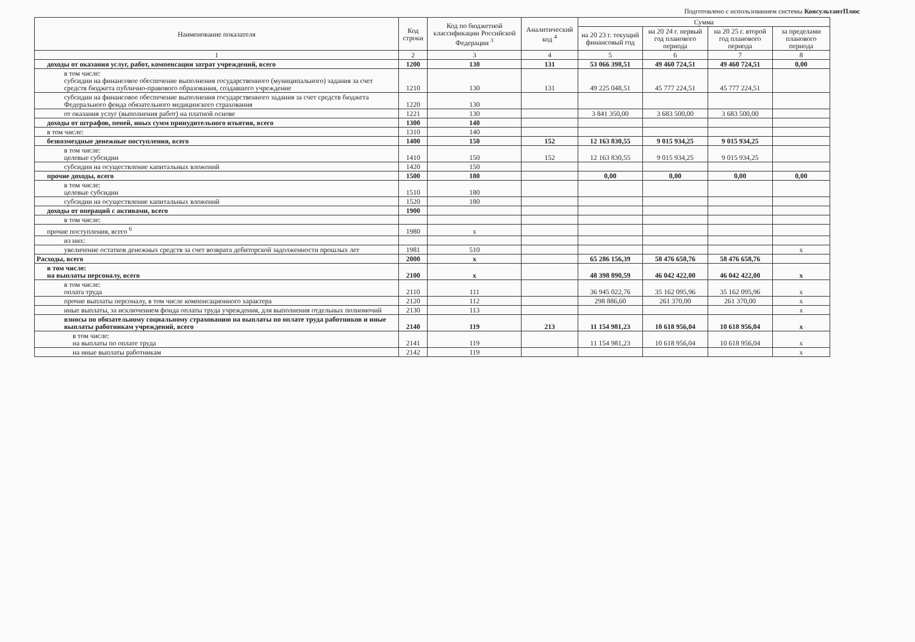Подготовлено с использованием системы КонсультантПлюс
| Наименование показателя | Код строки | Код по бюджетной классификации Российской Федерации <sup>3</sup> | Аналитический код <sup>4</sup> | Сумма | | | |
| --- | --- | --- | --- | --- | --- | --- | --- |
| | | | | на 20 23 г. текущий финансовый год | на 20 24 г. первый год планового периода | на 20 25 г. второй год планового периода | за пределами планового периода |
| 1 | 2 | 3 | 4 | 5 | 6 | 7 | 8 |
| доходы от оказания услуг, работ, компенсации затрат учреждений, всего | 1200 | 130 | 131 | 53 066 398,51 | 49 460 724,51 | 49 460 724,51 | 0,00 |
| в том числе: субсидии на финансовое обеспечение выполнения государственного (муниципального) задания за счет средств бюджета публично-правового образования, создавшего учреждение | 1210 | 130 | 131 | 49 225 048,51 | 45 777 224,51 | 45 777 224,51 | |
| субсидии на финансовое обеспечение выполнения государственного задания за счет средств бюджета Федерального фонда обязательного медицинского страхования | 1220 | 130 | | | | | |
| от оказания услуг (выполнения работ) на платной основе | 1221 | 130 | | 3 841 350,00 | 3 683 500,00 | 3 683 500,00 | |
| доходы от штрафов, пеней, иных сумм принудительного изъятия, всего | 1300 | 140 | | | | | |
| в том числе: | 1310 | 140 | | | | | |
| безвозмездные денежные поступления, всего | 1400 | 150 | 152 | 12 163 830,55 | 9 015 934,25 | 9 015 934,25 | |
| в том числе: целевые субсидии | 1410 | 150 | 152 | 12 163 830,55 | 9 015 934,25 | 9 015 934,25 | |
| субсидии на осуществление капитальных вложений | 1420 | 150 | | | | | |
| прочие доходы, всего | 1500 | 180 | | 0,00 | 0,00 | 0,00 | 0,00 |
| в том числе: целевые субсидии | 1510 | 180 | | | | | |
| субсидии на осуществление капитальных вложений | 1520 | 180 | | | | | |
| доходы от операций с активами, всего | 1900 | | | | | | |
| в том числе: | | | | | | | |
| прочие поступления, всего <sup>6</sup> | 1980 | x | | | | | |
| из них: | | | | | | | |
| увеличение остатков денежных средств за счет возврата дебиторской задолженности прошлых лет | 1981 | 510 | | | | | x |
| Расходы, всего | 2000 | x | | 65 286 156,39 | 58 476 658,76 | 58 476 658,76 | |
| в том числе: на выплаты персоналу, всего | 2100 | x | | 48 398 890,59 | 46 042 422,00 | 46 042 422,00 | x |
| в том числе: оплата труда | 2110 | 111 | | 36 945 022,76 | 35 162 095,96 | 35 162 095,96 | x |
| прочие выплаты персоналу, в том числе компенсационного характера | 2120 | 112 | | 298 886,60 | 261 370,00 | 261 370,00 | x |
| иные выплаты, за исключением фонда оплаты труда учреждения, для выполнения отдельных полномочий | 2130 | 113 | | | | | x |
| взносы по обязательному социальному страхованию на выплаты по оплате труда работников и иные выплаты работникам учреждений, всего | 2140 | 119 | 213 | 11 154 981,23 | 10 618 956,04 | 10 618 956,04 | x |
| в том числе: на выплаты по оплате труда | 2141 | 119 | | 11 154 981,23 | 10 618 956,04 | 10 618 956,04 | x |
| на иные выплаты работникам | 2142 | 119 | | | | | x |